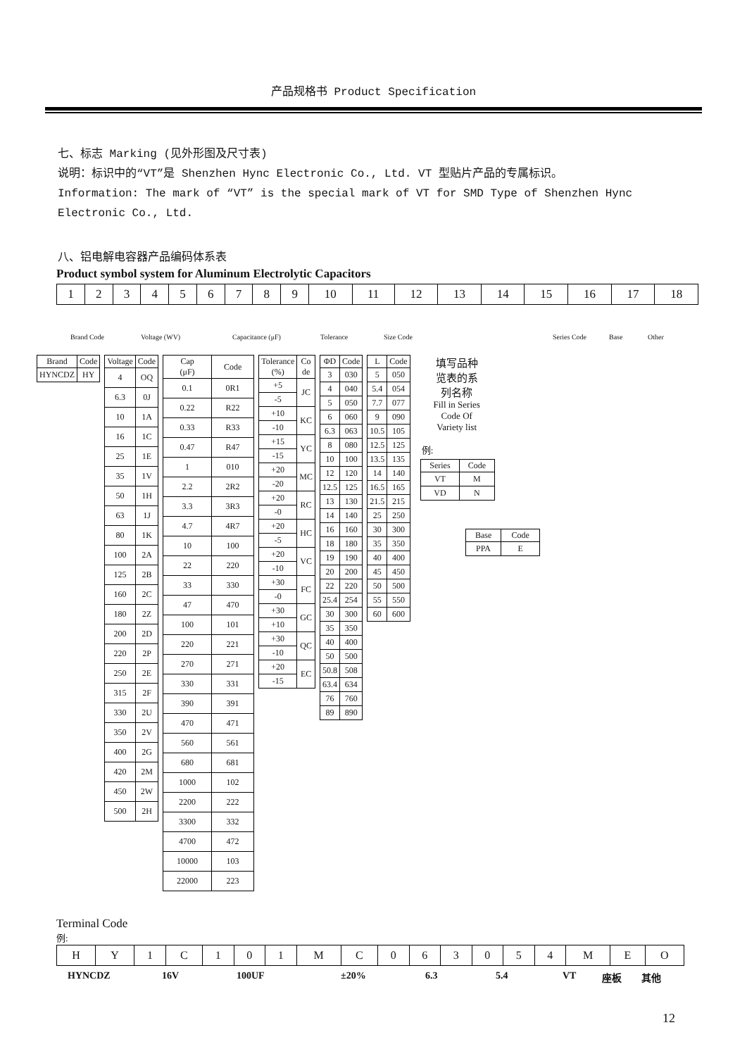产品规格书 Product Specification
七、标志 Marking (见外形图及尺寸表)
说明：标识中的“VT”是 Shenzhen Hync Electronic Co., Ltd. VT 型贴片产品的专属标识。
Information: The mark of “VT” is the special mark of VT for SMD Type of Shenzhen Hync Electronic Co., Ltd.
八、铝电解电容器产品编码体系表
Product symbol system for Aluminum Electrolytic Capacitors
| 1 | 2 | 3 | 4 | 5 | 6 | 7 | 8 | 9 | 10 | 11 | 12 | 13 | 14 | 15 | 16 | 17 | 18 |
Brand Code Voltage (WV) Capacitance (μF) Tolerance Size Code Series Code Base Other
| Brand | Code |
| --- | --- |
| HYNCDZ | HY |
| Voltage | Code |
| --- | --- |
| 4 | OQ |
| 6.3 | 0J |
| 10 | 1A |
| 16 | 1C |
| 25 | 1E |
| 35 | 1V |
| 50 | 1H |
| 63 | 1J |
| 80 | 1K |
| 100 | 2A |
| 125 | 2B |
| 160 | 2C |
| 180 | 2Z |
| 200 | 2D |
| 220 | 2P |
| 250 | 2E |
| 315 | 2F |
| 330 | 2U |
| 350 | 2V |
| 400 | 2G |
| 420 | 2M |
| 450 | 2W |
| 500 | 2H |
| Cap (μF) | Code |
| --- | --- |
| 0.1 | 0R1 |
| 0.22 | R22 |
| 0.33 | R33 |
| 0.47 | R47 |
| 1 | 010 |
| 2.2 | 2R2 |
| 3.3 | 3R3 |
| 4.7 | 4R7 |
| 10 | 100 |
| 22 | 220 |
| 33 | 330 |
| 47 | 470 |
| 100 | 101 |
| 220 | 221 |
| 270 | 271 |
| 330 | 331 |
| 390 | 391 |
| 470 | 471 |
| 560 | 561 |
| 680 | 681 |
| 1000 | 102 |
| 2200 | 222 |
| 3300 | 332 |
| 4700 | 472 |
| 10000 | 103 |
| 22000 | 223 |
| Tolerance (%) | Co de |
| --- | --- |
| +5 | JC |
| -5 | |
| +10 | KC |
| -10 | |
| +15 | YC |
| -15 | |
| +20 | MC |
| -20 | |
| +20 | RC |
| -0 | |
| +20 | HC |
| -5 | |
| +20 | VC |
| -10 | |
| +30 | FC |
| -0 | |
| +30 | GC |
| +10 | |
| +30 | QC |
| -10 | |
| +20 | EC |
| -15 | |
| ΦD | Code |
| --- | --- |
| 3 | 030 |
| 4 | 040 |
| 5 | 050 |
| 6 | 060 |
| 6.3 | 063 |
| 8 | 080 |
| 10 | 100 |
| 12 | 120 |
| 12.5 | 125 |
| 13 | 130 |
| 14 | 140 |
| 16 | 160 |
| 18 | 180 |
| 19 | 190 |
| 20 | 200 |
| 22 | 220 |
| 25.4 | 254 |
| 30 | 300 |
| 35 | 350 |
| 40 | 400 |
| 50 | 500 |
| 50.8 | 508 |
| 63.4 | 634 |
| 76 | 760 |
| 89 | 890 |
| L | Code |
| --- | --- |
| 5 | 050 |
| 5.4 | 054 |
| 7.7 | 077 |
| 9 | 090 |
| 10.5 | 105 |
| 12.5 | 125 |
| 13.5 | 135 |
| 14 | 140 |
| 16.5 | 165 |
| 21.5 | 215 |
| 25 | 250 |
| 30 | 300 |
| 35 | 350 |
| 40 | 400 |
| 45 | 450 |
| 50 | 500 |
| 55 | 550 |
| 60 | 600 |
填写品种
览表的系
列名称
Fill in Series
Code Of
Variety list
例:
| Series | Code |
| --- | --- |
| VT | M |
| VD | N |
| Base | Code |
| --- | --- |
| PPA | E |
Terminal Code
例:
| H | Y | 1 | C | 1 | 0 | 1 | M | C | 0 | 6 | 3 | 0 | 5 | 4 | M | E | O |
HYNCDZ 16V 100UF ±20% 6.3 5.4 VT 座板 其他
12